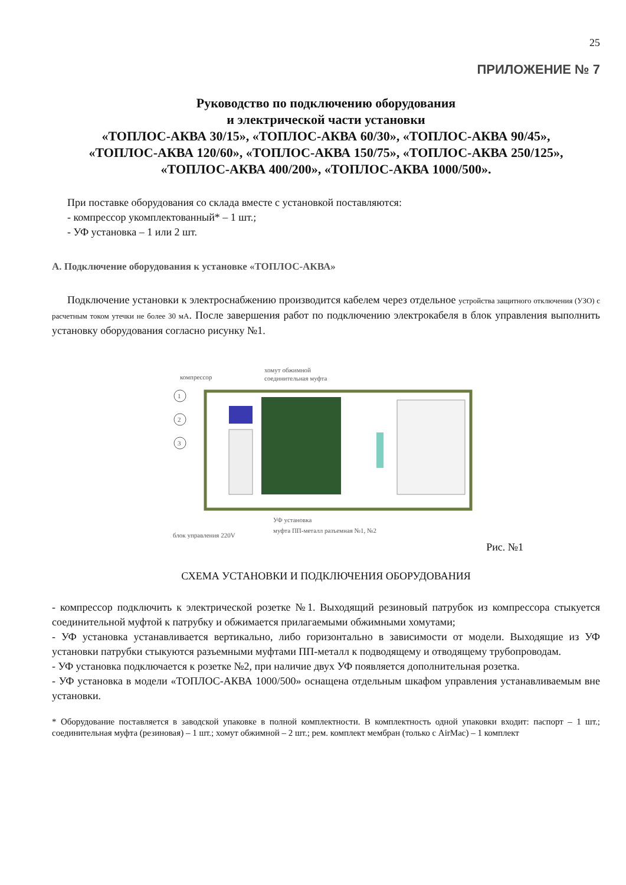25
ПРИЛОЖЕНИЕ № 7
Руководство по подключению оборудования
и электрической части установки
«ТОПЛОС-АКВА 30/15», «ТОПЛОС-АКВА 60/30», «ТОПЛОС-АКВА 90/45»,
«ТОПЛОС-АКВА 120/60», «ТОПЛОС-АКВА 150/75», «ТОПЛОС-АКВА 250/125»,
«ТОПЛОС-АКВА 400/200», «ТОПЛОС-АКВА 1000/500».
При поставке оборудования со склада вместе с установкой поставляются:
- компрессор укомплектованный* – 1 шт.;
- УФ установка – 1 или 2 шт.
А. Подключение оборудования к установке «ТОПЛОС-АКВА»
Подключение установки к электроснабжению производится кабелем через отдельное устройства защитного отключения (УЗО) с расчетным током утечки не более 30 мА. После завершения работ по подключению электрокабеля в блок управления выполнить установку оборудования согласно рисунку №1.
компрессор
хомут обжимной
соединительная муфта
1
2
3
УФ установка
муфта ПП-металл разъемная №1, №2
блок управления 220V
Рис. №1
СХЕМА УСТАНОВКИ И ПОДКЛЮЧЕНИЯ ОБОРУДОВАНИЯ
- компрессор подключить к электрической розетке №1. Выходящий резиновый патрубок из компрессора стыкуется соединительной муфтой к патрубку и обжимается прилагаемыми обжимными хомутами;
- УФ установка устанавливается вертикально, либо горизонтально в зависимости от модели. Выходящие из УФ установки патрубки стыкуются разъемными муфтами ПП-металл к подводящему и отводящему трубопроводам.
- УФ установка подключается к розетке №2, при наличие двух УФ появляется дополнительная розетка.
- УФ установка в модели «ТОПЛОС-АКВА 1000/500» оснащена отдельным шкафом управления устанавливаемым вне установки.
* Оборудование поставляется в заводской упаковке в полной комплектности. В комплектность одной упаковки входит: паспорт – 1 шт.; соединительная муфта (резиновая) – 1 шт.; хомут обжимной – 2 шт.; рем. комплект мембран (только с AirMac) – 1 комплект